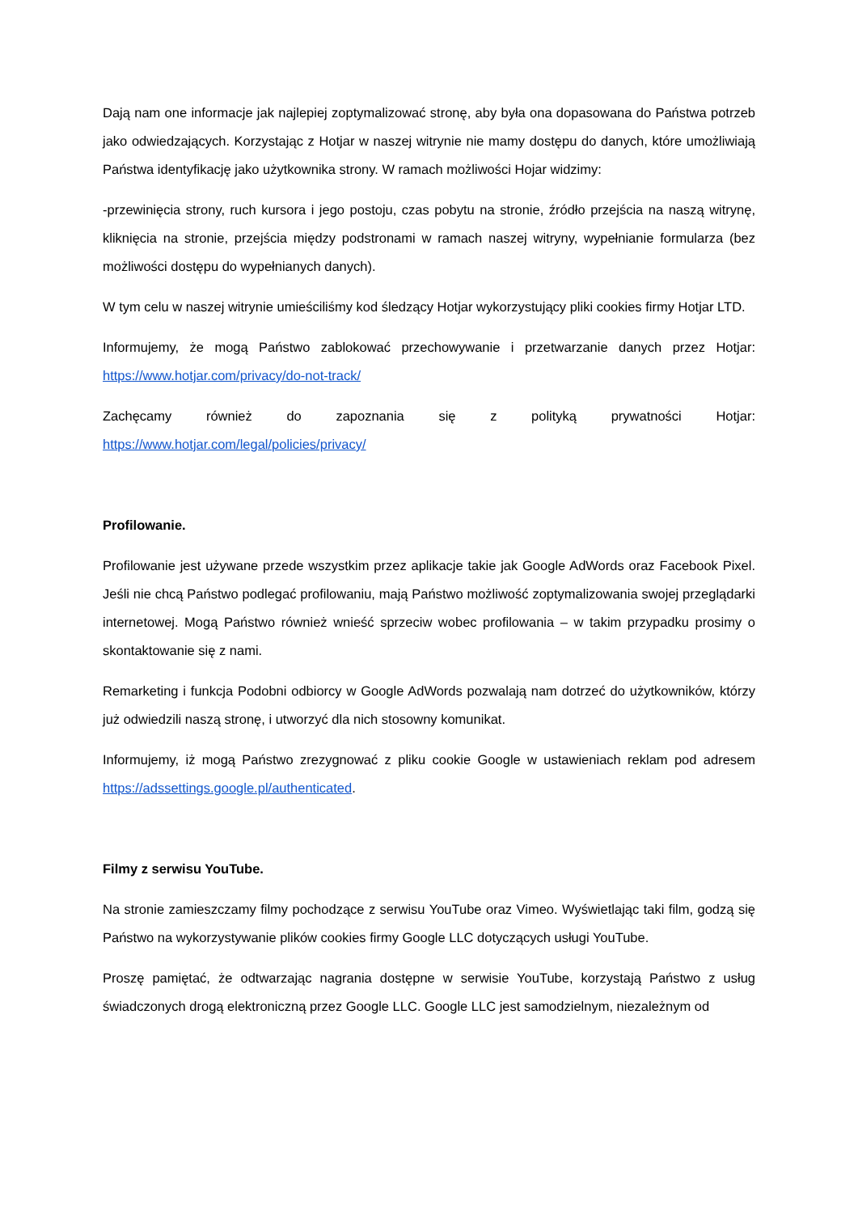Dają nam one informacje jak najlepiej zoptymalizować stronę, aby była ona dopasowana do Państwa potrzeb jako odwiedzających. Korzystając z Hotjar w naszej witrynie nie mamy dostępu do danych, które umożliwiają Państwa identyfikację jako użytkownika strony. W ramach możliwości Hojar widzimy:
-przewinięcia strony, ruch kursora i jego postoju, czas pobytu na stronie, źródło przejścia na naszą witrynę, kliknięcia na stronie, przejścia między podstronami w ramach naszej witryny, wypełnianie formularza (bez możliwości dostępu do wypełnianych danych).
W tym celu w naszej witrynie umieściliśmy kod śledzący Hotjar wykorzystujący pliki cookies firmy Hotjar LTD.
Informujemy, że mogą Państwo zablokować przechowywanie i przetwarzanie danych przez Hotjar: https://www.hotjar.com/privacy/do-not-track/
Zachęcamy również do zapoznania się z polityką prywatności Hotjar:
https://www.hotjar.com/legal/policies/privacy/
Profilowanie.
Profilowanie jest używane przede wszystkim przez aplikacje takie jak Google AdWords oraz Facebook Pixel. Jeśli nie chcą Państwo podlegać profilowaniu, mają Państwo możliwość zoptymalizowania swojej przeglądarki internetowej. Mogą Państwo również wnieść sprzeciw wobec profilowania – w takim przypadku prosimy o skontaktowanie się z nami.
Remarketing i funkcja Podobni odbiorcy w Google AdWords pozwalają nam dotrzeć do użytkowników, którzy już odwiedzili naszą stronę, i utworzyć dla nich stosowny komunikat.
Informujemy, iż mogą Państwo zrezygnować z pliku cookie Google w ustawieniach reklam pod adresem https://adssettings.google.pl/authenticated.
Filmy z serwisu YouTube.
Na stronie zamieszczamy filmy pochodzące z serwisu YouTube oraz Vimeo. Wyświetlając taki film, godzą się Państwo na wykorzystywanie plików cookies firmy Google LLC dotyczących usługi YouTube.
Proszę pamiętać, że odtwarzając nagrania dostępne w serwisie YouTube, korzystają Państwo z usług świadczonych drogą elektroniczną przez Google LLC. Google LLC jest samodzielnym, niezależnym od